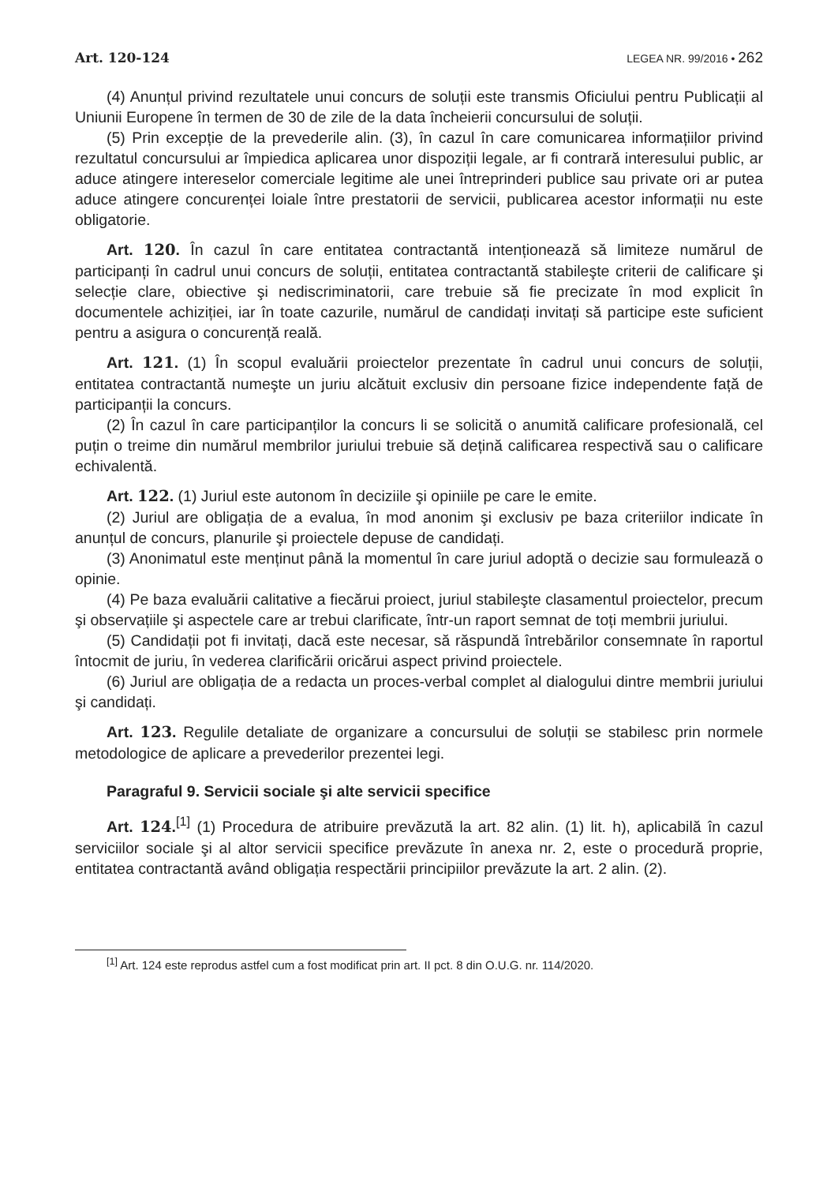Art. 120-124 LEGEA NR. 99/2016 • 262
(4) Anunțul privind rezultatele unui concurs de soluții este transmis Oficiului pentru Publicații al Uniunii Europene în termen de 30 de zile de la data încheierii concursului de soluții.
(5) Prin excepție de la prevederile alin. (3), în cazul în care comunicarea informațiilor privind rezultatul concursului ar împiedica aplicarea unor dispoziții legale, ar fi contrară interesului public, ar aduce atingere intereselor comerciale legitime ale unei întreprinderi publice sau private ori ar putea aduce atingere concurenței loiale între prestatorii de servicii, publicarea acestor informații nu este obligatorie.
Art. 120. În cazul în care entitatea contractantă intenționează să limiteze numărul de participanți în cadrul unui concurs de soluții, entitatea contractantă stabileşte criterii de calificare şi selecție clare, obiective şi nediscriminatorii, care trebuie să fie precizate în mod explicit în documentele achiziției, iar în toate cazurile, numărul de candidați invitați să participe este suficient pentru a asigura o concurență reală.
Art. 121. (1) În scopul evaluării proiectelor prezentate în cadrul unui concurs de soluții, entitatea contractantă numeşte un juriu alcătuit exclusiv din persoane fizice independente față de participanții la concurs.
(2) În cazul în care participanților la concurs li se solicită o anumită calificare profesională, cel puțin o treime din numărul membrilor juriului trebuie să dețină calificarea respectivă sau o calificare echivalentă.
Art. 122. (1) Juriul este autonom în deciziile şi opiniile pe care le emite.
(2) Juriul are obligația de a evalua, în mod anonim şi exclusiv pe baza criteriilor indicate în anunțul de concurs, planurile şi proiectele depuse de candidați.
(3) Anonimatul este menținut până la momentul în care juriul adoptă o decizie sau formulează o opinie.
(4) Pe baza evaluării calitative a fiecărui proiect, juriul stabileşte clasamentul proiectelor, precum şi observațiile şi aspectele care ar trebui clarificate, într-un raport semnat de toți membrii juriului.
(5) Candidații pot fi invitați, dacă este necesar, să răspundă întrebărilor consemnate în raportul întocmit de juriu, în vederea clarificării oricărui aspect privind proiectele.
(6) Juriul are obligația de a redacta un proces-verbal complet al dialogului dintre membrii juriului şi candidați.
Art. 123. Regulile detaliate de organizare a concursului de soluții se stabilesc prin normele metodologice de aplicare a prevederilor prezentei legi.
Paragraful 9. Servicii sociale şi alte servicii specifice
Art. 124.<sup>[1]</sup> (1) Procedura de atribuire prevăzută la art. 82 alin. (1) lit. h), aplicabilă în cazul serviciilor sociale şi al altor servicii specifice prevăzute în anexa nr. 2, este o procedură proprie, entitatea contractantă având obligația respectării principiilor prevăzute la art. 2 alin. (2).
<sup>[1]</sup> Art. 124 este reprodus astfel cum a fost modificat prin art. II pct. 8 din O.U.G. nr. 114/2020.